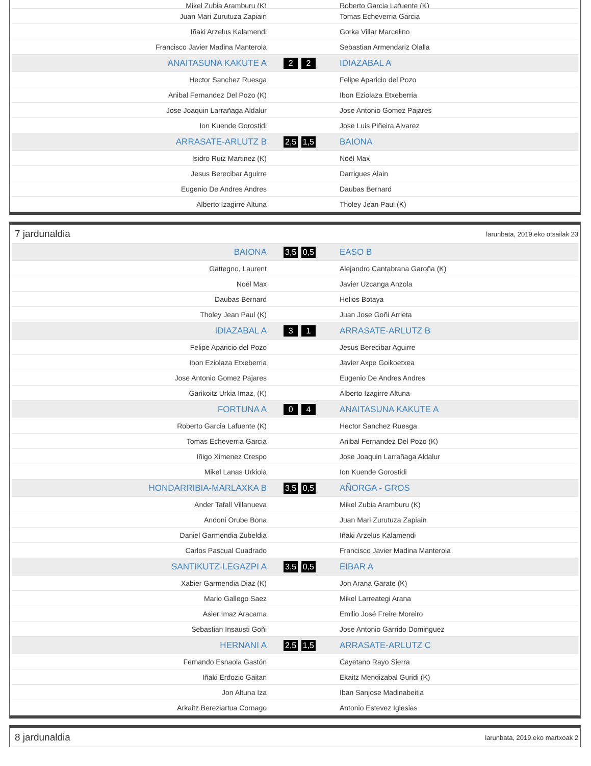| Mikel Zubia Aramburu (K) | | Roberto Garcia Lafuente (K) |
| Juan Mari Zurutuza Zapiain | | Tomas Echeverria Garcia |
| Iñaki Arzelus Kalamendi | | Gorka Villar Marcelino |
| Francisco Javier Madina Manterola | | Sebastian Armendariz Olalla |
| ANAITASUNA KAKUTE A | 2 2 | IDIAZABAL A |
| Hector Sanchez Ruesga | | Felipe Aparicio del Pozo |
| Anibal Fernandez Del Pozo (K) | | Ibon Eziolaza Etxeberria |
| Jose Joaquin Larrañaga Aldalur | | Jose Antonio Gomez Pajares |
| Ion Kuende Gorostidi | | Jose Luis Piñeira Alvarez |
| ARRASATE-ARLUTZ B | 2,5 1,5 | BAIONA |
| Isidro Ruiz Martinez (K) | | Noël Max |
| Jesus Berecibar Aguirre | | Darrigues Alain |
| Eugenio De Andres Andres | | Daubas Bernard |
| Alberto Izagirre Altuna | | Tholey Jean Paul (K) |
7 jardunaldia larunbata, 2019.eko otsailak 23
| BAIONA | 3,5 0,5 | EASO B |
| Gattegno, Laurent | | Alejandro Cantabrana Garoña (K) |
| Noël Max | | Javier Uzcanga Anzola |
| Daubas Bernard | | Helios Botaya |
| Tholey Jean Paul (K) | | Juan Jose Goñi Arrieta |
| IDIAZABAL A | 3 1 | ARRASATE-ARLUTZ B |
| Felipe Aparicio del Pozo | | Jesus Berecibar Aguirre |
| Ibon Eziolaza Etxeberria | | Javier Axpe Goikoetxea |
| Jose Antonio Gomez Pajares | | Eugenio De Andres Andres |
| Garikoitz Urkia Imaz, (K) | | Alberto Izagirre Altuna |
| FORTUNA A | 0 4 | ANAITASUNA KAKUTE A |
| Roberto Garcia Lafuente (K) | | Hector Sanchez Ruesga |
| Tomas Echeverria Garcia | | Anibal Fernandez Del Pozo (K) |
| Iñigo Ximenez Crespo | | Jose Joaquin Larrañaga Aldalur |
| Mikel Lanas Urkiola | | Ion Kuende Gorostidi |
| HONDARRIBIA-MARLAXKA B | 3,5 0,5 | AÑORGA - GROS |
| Ander Tafall Villanueva | | Mikel Zubia Aramburu (K) |
| Andoni Orube Bona | | Juan Mari Zurutuza Zapiain |
| Daniel Garmendia Zubeldia | | Iñaki Arzelus Kalamendi |
| Carlos Pascual Cuadrado | | Francisco Javier Madina Manterola |
| SANTIKUTZ-LEGAZPI A | 3,5 0,5 | EIBAR A |
| Xabier Garmendia Diaz (K) | | Jon Arana Garate (K) |
| Mario Gallego Saez | | Mikel Larreategi Arana |
| Asier Imaz Aracama | | Emilio José Freire Moreiro |
| Sebastian Insausti Goñi | | Jose Antonio Garrido Dominguez |
| HERNANI A | 2,5 1,5 | ARRASATE-ARLUTZ C |
| Fernando Esnaola Gastón | | Cayetano Rayo Sierra |
| Iñaki Erdozio Gaitan | | Ekaitz Mendizabal Guridi (K) |
| Jon Altuna Iza | | Iban Sanjose Madinabeitia |
| Arkaitz Bereziartua Cornago | | Antonio Estevez Iglesias |
8 jardunaldia larunbata, 2019.eko martxoak 2